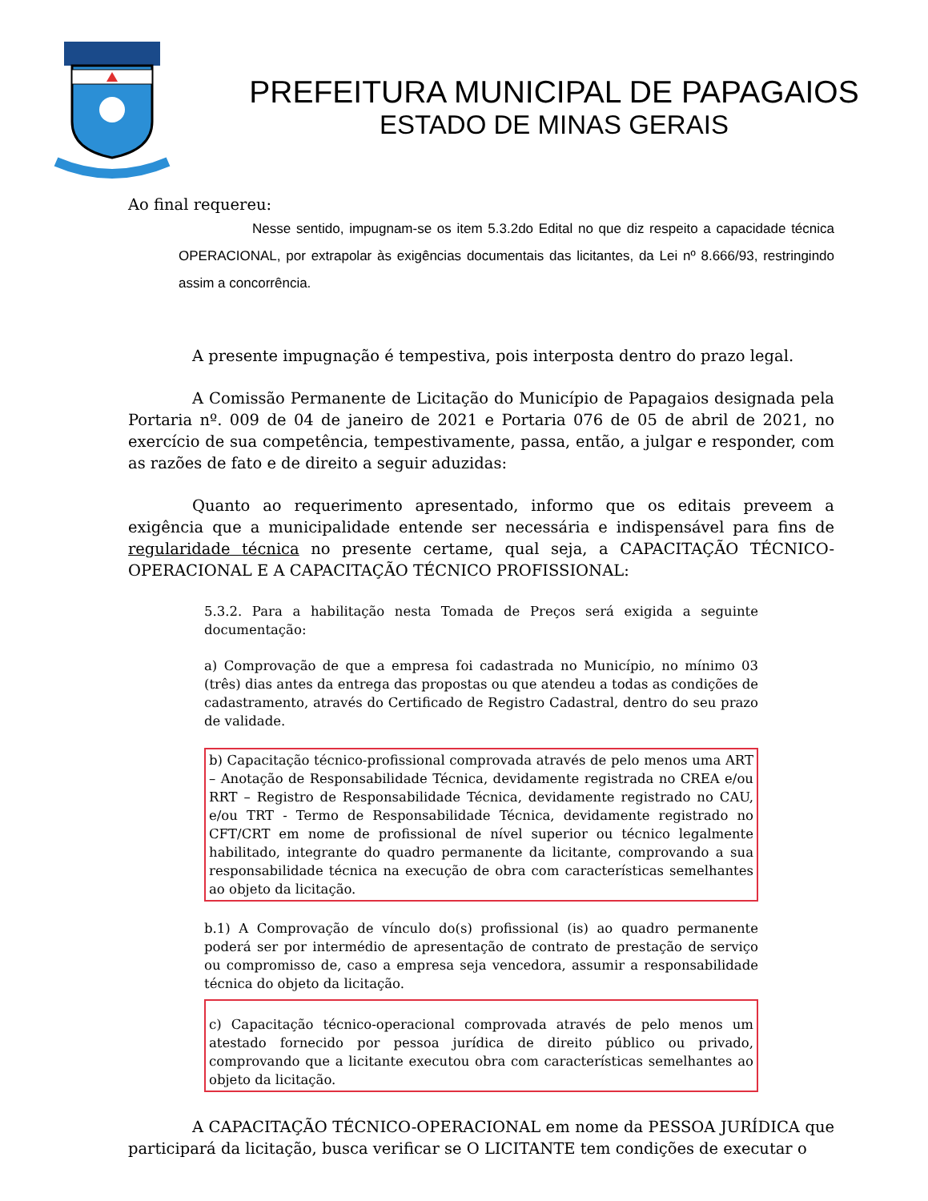PREFEITURA MUNICIPAL DE PAPAGAIOS
ESTADO DE MINAS GERAIS
Ao final requereu:
Nesse sentido, impugnam-se os item 5.3.2do Edital no que diz respeito a capacidade técnica OPERACIONAL, por extrapolar às exigências documentais das licitantes, da Lei nº 8.666/93, restringindo assim a concorrência.
A presente impugnação é tempestiva, pois interposta dentro do prazo legal.
A Comissão Permanente de Licitação do Município de Papagaios designada pela Portaria nº. 009 de 04 de janeiro de 2021 e Portaria 076 de 05 de abril de 2021, no exercício de sua competência, tempestivamente, passa, então, a julgar e responder, com as razões de fato e de direito a seguir aduzidas:
Quanto ao requerimento apresentado, informo que os editais preveem a exigência que a municipalidade entende ser necessária e indispensável para fins de regularidade técnica no presente certame, qual seja, a CAPACITAÇÃO TÉCNICO-OPERACIONAL E A CAPACITAÇÃO TÉCNICO PROFISSIONAL:
5.3.2. Para a habilitação nesta Tomada de Preços será exigida a seguinte documentação:
a) Comprovação de que a empresa foi cadastrada no Município, no mínimo 03 (três) dias antes da entrega das propostas ou que atendeu a todas as condições de cadastramento, através do Certificado de Registro Cadastral, dentro do seu prazo de validade.
b) Capacitação técnico-profissional comprovada através de pelo menos uma ART – Anotação de Responsabilidade Técnica, devidamente registrada no CREA e/ou RRT – Registro de Responsabilidade Técnica, devidamente registrado no CAU, e/ou TRT - Termo de Responsabilidade Técnica, devidamente registrado no CFT/CRT em nome de profissional de nível superior ou técnico legalmente habilitado, integrante do quadro permanente da licitante, comprovando a sua responsabilidade técnica na execução de obra com características semelhantes ao objeto da licitação.
b.1) A Comprovação de vínculo do(s) profissional (is) ao quadro permanente poderá ser por intermédio de apresentação de contrato de prestação de serviço ou compromisso de, caso a empresa seja vencedora, assumir a responsabilidade técnica do objeto da licitação.
c) Capacitação técnico-operacional comprovada através de pelo menos um atestado fornecido por pessoa jurídica de direito público ou privado, comprovando que a licitante executou obra com características semelhantes ao objeto da licitação.
A CAPACITAÇÃO TÉCNICO-OPERACIONAL em nome da PESSOA JURÍDICA que participará da licitação, busca verificar se O LICITANTE tem condições de executar o